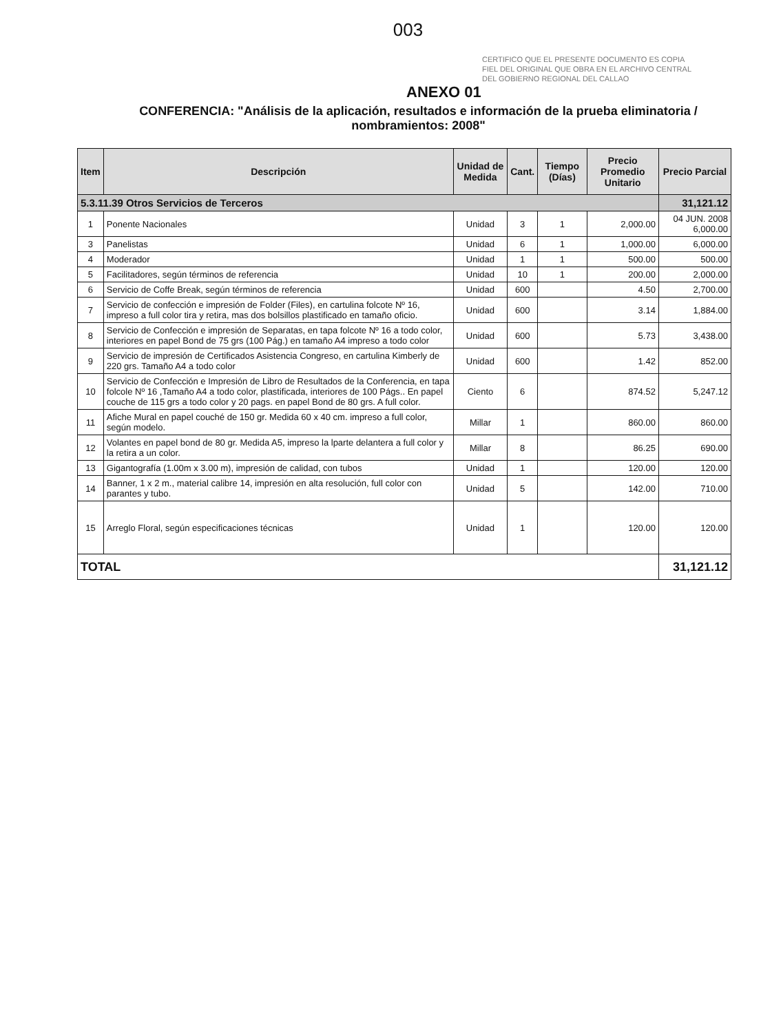003
CERTIFICO QUE EL PRESENTE DOCUMENTO ES COPIA FIEL DEL ORIGINAL QUE OBRA EN EL ARCHIVO CENTRAL DEL GOBIERNO REGIONAL DEL CALLAO
ANEXO 01
CONFERENCIA: "Análisis de la aplicación, resultados e información de la prueba eliminatoria / nombramientos: 2008"
| Item | Descripción | Unidad de Medida | Cant. | Tiempo (Días) | Precio Promedio Unitario | Precio Parcial |
| --- | --- | --- | --- | --- | --- | --- |
| 5.3.11.39 Otros Servicios de Terceros | | | | | | 31,121.12 |
| 1 | Ponente Nacionales | Unidad | 3 | 1 | 2,000.00 | 04 JUN. 2008 6,000.00 |
| 3 | Panelistas | Unidad | 6 | 1 | 1,000.00 | 6,000.00 |
| 4 | Moderador | Unidad | 1 | 1 | 500.00 | 500.00 |
| 5 | Facilitadores, según términos de referencia | Unidad | 10 | 1 | 200.00 | 2,000.00 |
| 6 | Servicio de Coffe Break, según términos de referencia | Unidad | 600 | | 4.50 | 2,700.00 |
| 7 | Servicio de confección e impresión de Folder (Files), en cartulina folcote Nº 16, impreso a full color tira y retira, mas dos bolsillos plastificado en tamaño oficio. | Unidad | 600 | | 3.14 | 1,884.00 |
| 8 | Servicio de Confección e impresión de Separatas, en tapa folcote Nº 16 a todo color, interiores en papel Bond de 75 grs (100 Pág.) en tamaño A4 impreso a todo color | Unidad | 600 | | 5.73 | 3,438.00 |
| 9 | Servicio de impresión de Certificados Asistencia Congreso, en cartulina Kimberly de 220 grs. Tamaño A4 a todo color | Unidad | 600 | | 1.42 | 852.00 |
| 10 | Servicio de Confección e Impresión de Libro de Resultados de la Conferencia, en tapa folcole Nº 16 ,Tamaño A4 a todo color, plastificada, interiores de 100 Págs.. En papel couche de 115 grs a todo color y 20 pags. en papel Bond de 80 grs. A full color. | Ciento | 6 | | 874.52 | 5,247.12 |
| 11 | Afiche Mural en papel couché de 150 gr. Medida 60 x 40 cm. impreso a full color, según modelo. | Millar | 1 | | 860.00 | 860.00 |
| 12 | Volantes en papel bond de 80 gr. Medida A5, impreso la lparte delantera a full color y la retira a un color. | Millar | 8 | | 86.25 | 690.00 |
| 13 | Gigantografía (1.00m x 3.00 m), impresión de calidad, con tubos | Unidad | 1 | | 120.00 | 120.00 |
| 14 | Banner, 1 x 2 m., material calibre 14, impresión en alta resolución, full color con parantes y tubo. | Unidad | 5 | | 142.00 | 710.00 |
| 15 | Arreglo Floral, según especificaciones técnicas | Unidad | 1 | | 120.00 | 120.00 |
| TOTAL | | | | | | 31,121.12 |